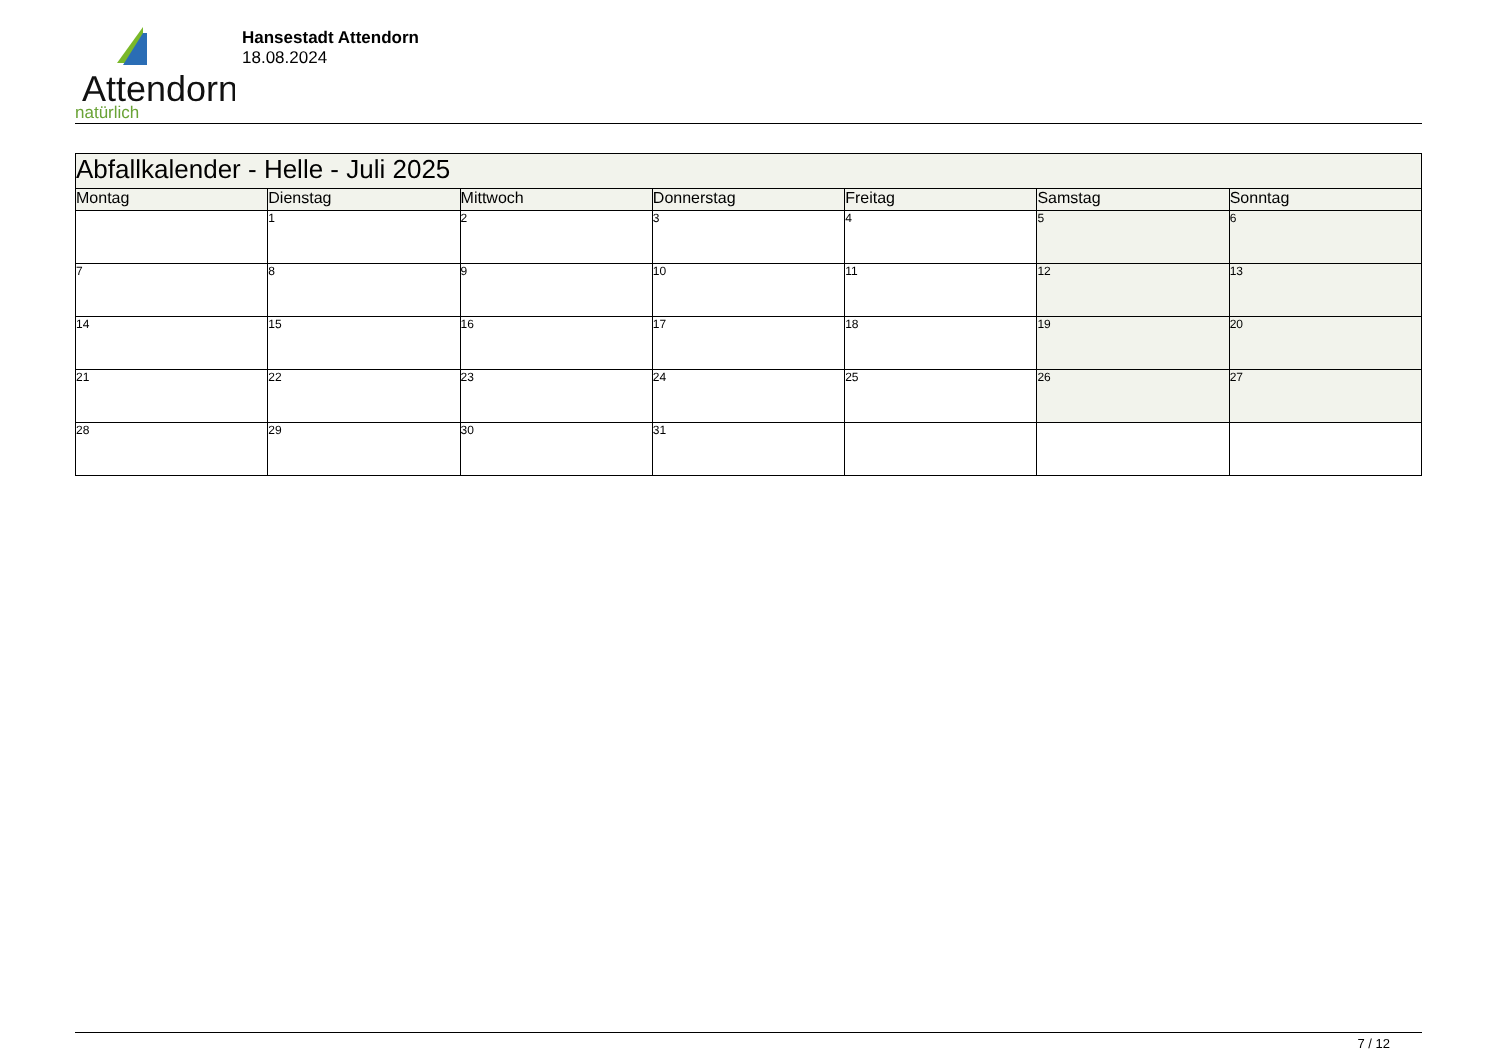Attendorn
natürlich
Hansestadt Attendorn
18.08.2024
| Abfallkalender - Helle - Juli 2025 | | | | | | |
| --- | --- | --- | --- | --- | --- | --- |
| Montag | Dienstag | Mittwoch | Donnerstag | Freitag | Samstag | Sonntag |
| | 1 | 2 | 3 | 4 | 5 | 6 |
| 7 | 8 | 9 | 10 | 11 | 12 | 13 |
| 14 | 15 | 16 | 17 | 18 | 19 | 20 |
| 21 | 22 | 23 | 24 | 25 | 26 | 27 |
| 28 | 29 | 30 | 31 | | | |
7 / 12